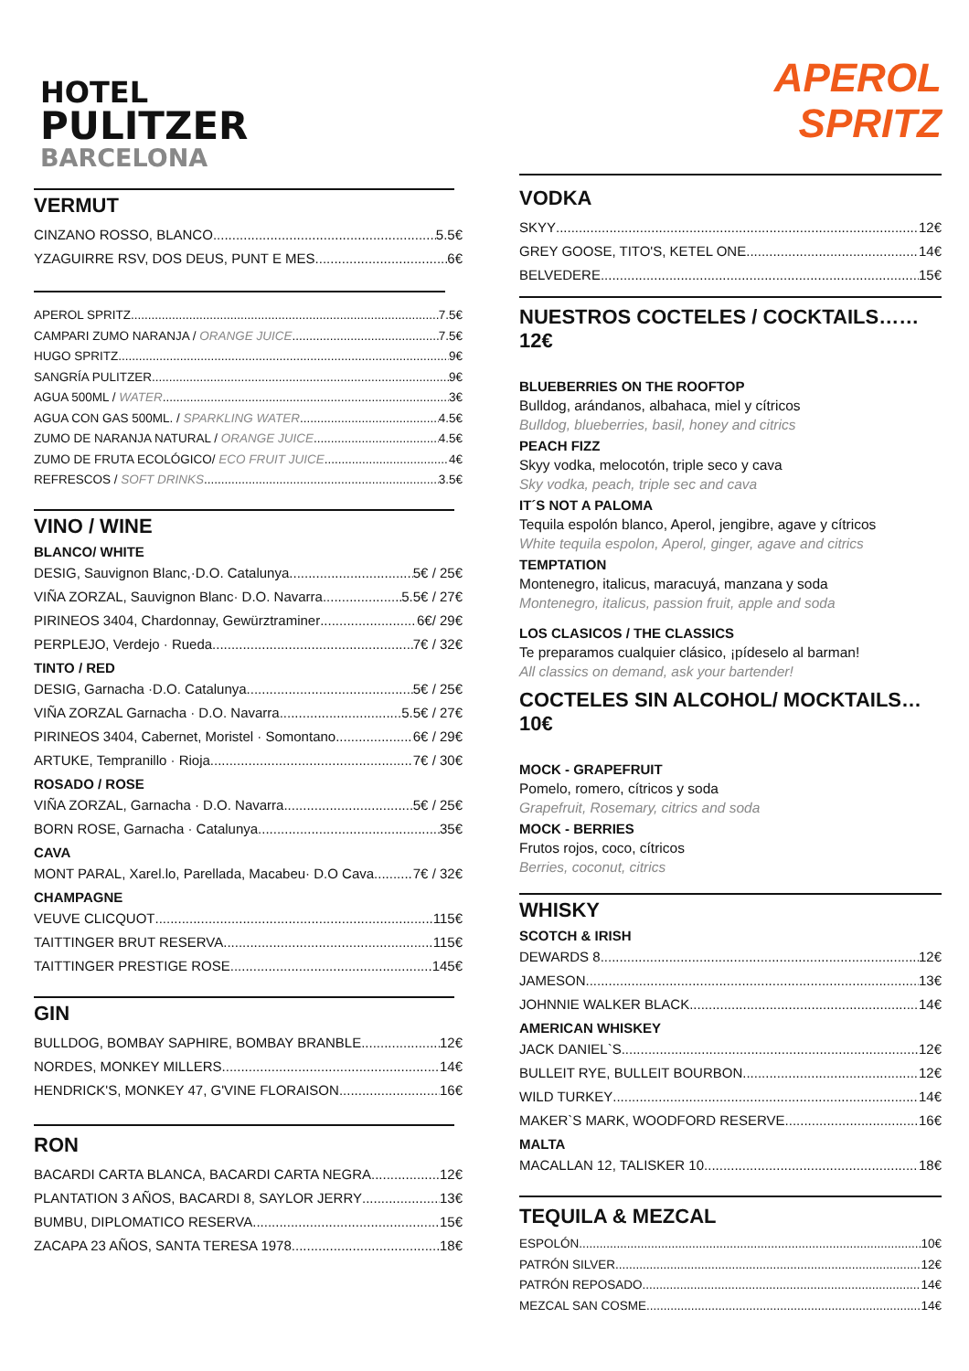HOTEL
PULITZER
BARCELONA
VERMUT
CINZANO ROSSO, BLANCO 5.5€
YZAGUIRRE RSV, DOS DEUS, PUNT E MES 6€
APEROL SPRITZ 7.5€
CAMPARI ZUMO NARANJA / ORANGE JUICE 7.5€
HUGO SPRITZ 9€
SANGRÍA PULITZER 9€
AGUA 500ML / WATER 3€
AGUA CON GAS 500ML. / SPARKLING WATER 4.5€
ZUMO DE NARANJA NATURAL / ORANGE JUICE 4.5€
ZUMO DE FRUTA ECOLÓGICO/ ECO FRUIT JUICE 4€
REFRESCOS / SOFT DRINKS 3.5€
VINO / WINE
BLANCO/ WHITE
DESIG, Sauvignon Blanc,·D.O. Catalunya 5€ / 25€
VIÑA ZORZAL, Sauvignon Blanc· D.O. Navarra 5.5€ / 27€
PIRINEOS 3404, Chardonnay, Gewürztraminer 6€/ 29€
PERPLEJO, Verdejo · Rueda 7€ / 32€
TINTO / RED
DESIG, Garnacha ·D.O. Catalunya 5€ / 25€
VIÑA ZORZAL Garnacha · D.O. Navarra 5.5€ / 27€
PIRINEOS 3404, Cabernet, Moristel · Somontano 6€ / 29€
ARTUKE, Tempranillo · Rioja 7€ / 30€
ROSADO / ROSE
VIÑA ZORZAL, Garnacha · D.O. Navarra 5€ / 25€
BORN ROSE, Garnacha · Catalunya 35€
CAVA
MONT PARAL, Xarel.lo, Parellada, Macabeu· D.O Cava 7€ / 32€
CHAMPAGNE
VEUVE CLICQUOT 115€
TAITTINGER BRUT RESERVA 115€
TAITTINGER PRESTIGE ROSE 145€
GIN
BULLDOG, BOMBAY SAPHIRE, BOMBAY BRANBLE 12€
NORDES, MONKEY MILLERS 14€
HENDRICK'S, MONKEY 47, G'VINE FLORAISON 16€
RON
BACARDI CARTA BLANCA, BACARDI CARTA NEGRA 12€
PLANTATION 3 AÑOS, BACARDI 8, SAYLOR JERRY 13€
BUMBU, DIPLOMATICO RESERVA 15€
ZACAPA 23 AÑOS, SANTA TERESA 1978 18€
APEROL
SPRITZ
VODKA
SKYY 12€
GREY GOOSE, TITO'S, KETEL ONE 14€
BELVEDERE 15€
NUESTROS COCTELES / COCKTAILS……12€
BLUEBERRIES ON THE ROOFTOP
Bulldog, arándanos, albahaca, miel y cítricos
Bulldog, blueberries, basil, honey and citrics
PEACH FIZZ
Skyy vodka, melocotón, triple seco y cava
Sky vodka, peach, triple sec and cava
IT´S NOT A PALOMA
Tequila espolón blanco, Aperol, jengibre, agave y cítricos
White tequila espolon, Aperol, ginger, agave and citrics
TEMPTATION
Montenegro, italicus, maracuyá, manzana y soda
Montenegro, italicus, passion fruit, apple and soda
LOS CLASICOS / THE CLASSICS
Te preparamos cualquier clásico, ¡pídeselo al barman!
All classics on demand, ask your bartender!
COCTELES SIN ALCOHOL/ MOCKTAILS…10€
MOCK - GRAPEFRUIT
Pomelo, romero, cítricos y soda
Grapefruit, Rosemary, citrics and soda
MOCK - BERRIES
Frutos rojos, coco, cítricos
Berries, coconut, citrics
WHISKY
SCOTCH & IRISH
DEWARDS 8 12€
JAMESON 13€
JOHNNIE WALKER BLACK 14€
AMERICAN WHISKEY
JACK DANIEL`S 12€
BULLEIT RYE, BULLEIT BOURBON 12€
WILD TURKEY 14€
MAKER`S MARK, WOODFORD RESERVE 16€
MALTA
MACALLAN 12, TALISKER 10 18€
TEQUILA & MEZCAL
ESPOLÓN 10€
PATRÓN SILVER 12€
PATRÓN REPOSADO 14€
MEZCAL SAN COSME 14€